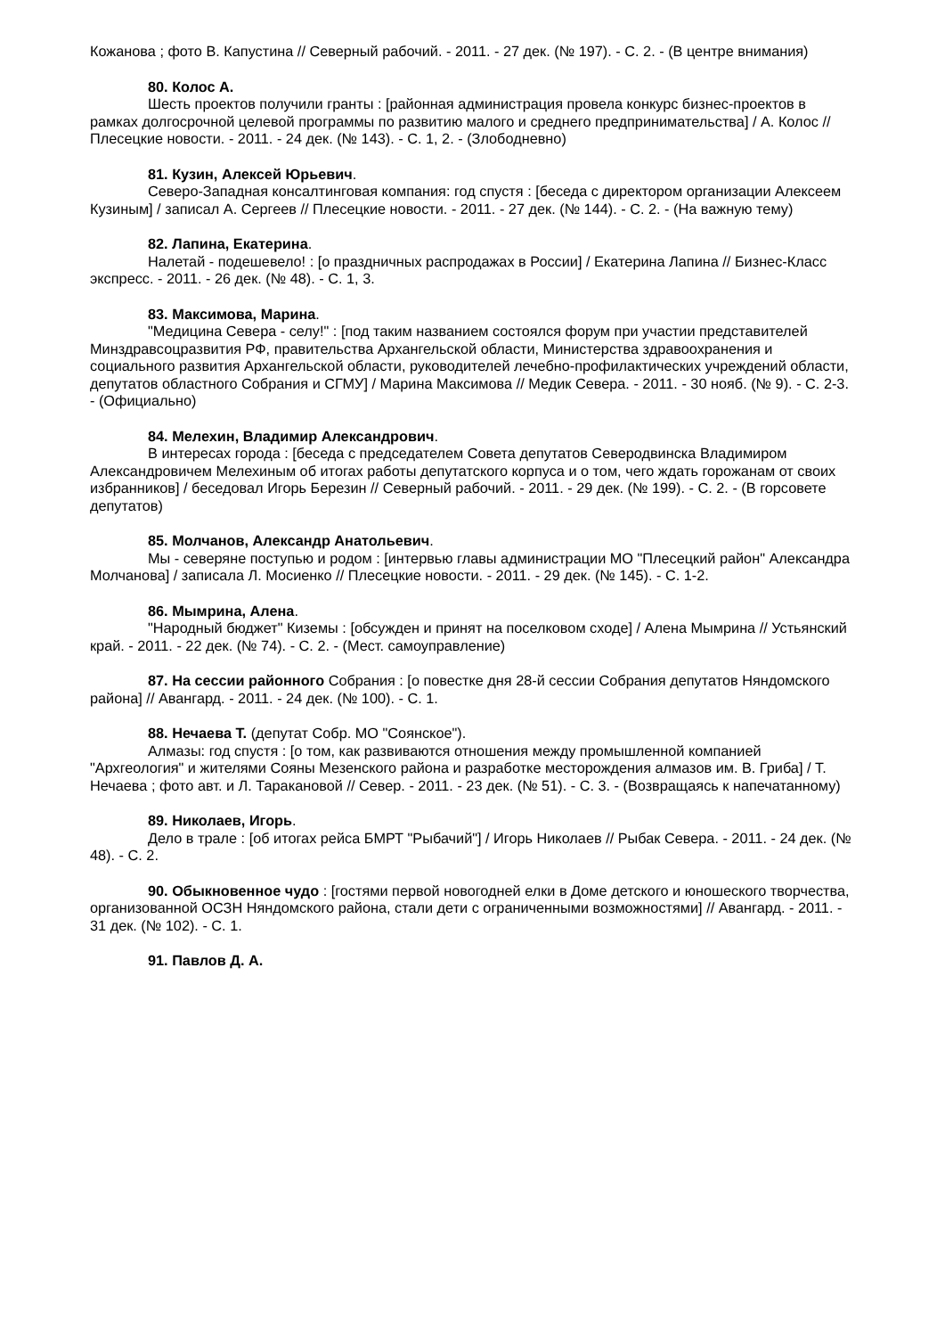Кожанова ; фото В. Капустина // Северный рабочий. - 2011. - 27 дек. (№ 197). - С. 2. - (В центре внимания)
80. Колос А.
Шесть проектов получили гранты : [районная администрация провела конкурс бизнес-проектов в рамках долгосрочной целевой программы по развитию малого и среднего предпринимательства] / А. Колос // Плесецкие новости. - 2011. - 24 дек. (№ 143). - С. 1, 2. - (Злободневно)
81. Кузин, Алексей Юрьевич.
Северо-Западная консалтинговая компания: год спустя : [беседа с директором организации Алексеем Кузиным] / записал А. Сергеев // Плесецкие новости. - 2011. - 27 дек. (№ 144). - С. 2. - (На важную тему)
82. Лапина, Екатерина.
Налетай - подешевело! : [о праздничных распродажах в России] / Екатерина Лапина // Бизнес-Класс экспресс. - 2011. - 26 дек. (№ 48). - С. 1, 3.
83. Максимова, Марина.
"Медицина Севера - селу!" : [под таким названием состоялся форум при участии представителей Минздравсоцразвития РФ, правительства Архангельской области, Министерства здравоохранения и социального развития Архангельской области, руководителей лечебно-профилактических учреждений области, депутатов областного Собрания и СГМУ] / Марина Максимова // Медик Севера. - 2011. - 30 нояб. (№ 9). - С. 2-3. - (Официально)
84. Мелехин, Владимир Александрович.
В интересах города : [беседа с председателем Совета депутатов Северодвинска Владимиром Александровичем Мелехиным об итогах работы депутатского корпуса и о том, чего ждать горожанам от своих избранников] / беседовал Игорь Березин // Северный рабочий. - 2011. - 29 дек. (№ 199). - С. 2. - (В горсовете депутатов)
85. Молчанов, Александр Анатольевич.
Мы - северяне поступью и родом : [интервью главы администрации МО "Плесецкий район" Александра Молчанова] / записала Л. Мосиенко // Плесецкие новости. - 2011. - 29 дек. (№ 145). - С. 1-2.
86. Мымрина, Алена.
"Народный бюджет" Киземы : [обсужден и принят на поселковом сходе] / Алена Мымрина // Устьянский край. - 2011. - 22 дек. (№ 74). - С. 2. - (Мест. самоуправление)
87. На сессии районного Собрания : [о повестке дня 28-й сессии Собрания депутатов Няндомского района] // Авангард. - 2011. - 24 дек. (№ 100). - С. 1.
88. Нечаева Т. (депутат Собр. МО "Соянское").
Алмазы: год спустя : [о том, как развиваются отношения между промышленной компанией "Архгеология" и жителями Сояны Мезенского района и разработке месторождения алмазов им. В. Гриба] / Т. Нечаева ; фото авт. и Л. Таракановой // Север. - 2011. - 23 дек. (№ 51). - С. 3. - (Возвращаясь к напечатанному)
89. Николаев, Игорь.
Дело в трале : [об итогах рейса БМРТ "Рыбачий"] / Игорь Николаев // Рыбак Севера. - 2011. - 24 дек. (№ 48). - С. 2.
90. Обыкновенное чудо : [гостями первой новогодней елки в Доме детского и юношеского творчества, организованной ОСЗН Няндомского района, стали дети с ограниченными возможностями] // Авангард. - 2011. - 31 дек. (№ 102). - С. 1.
91. Павлов Д. А.